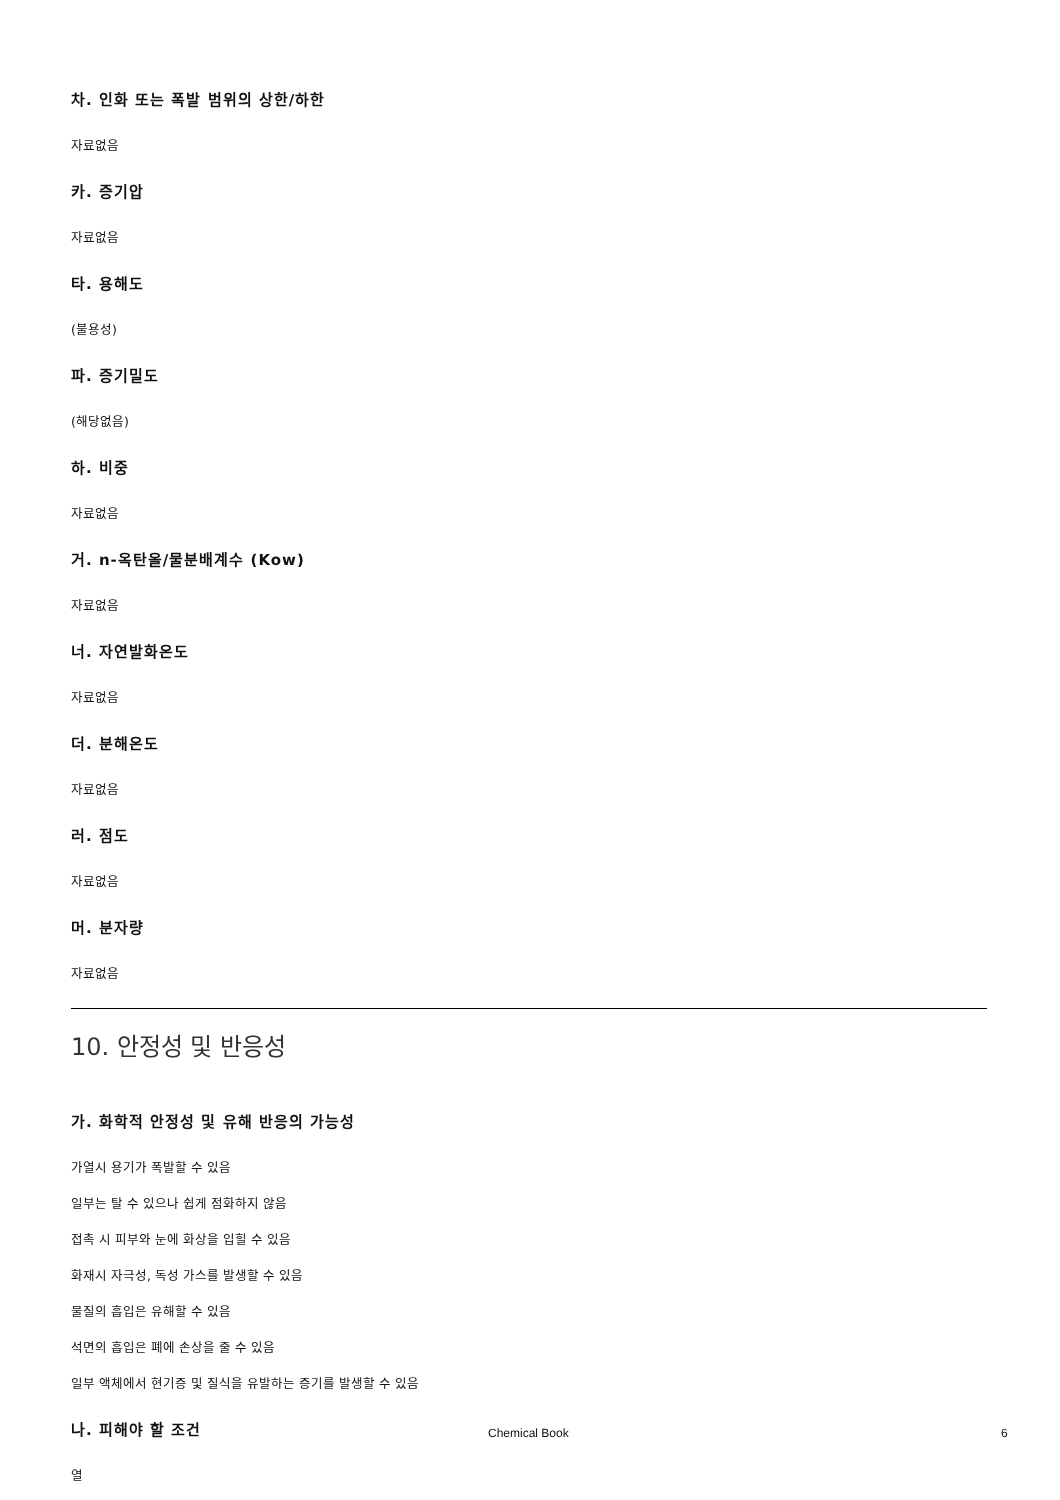차. 인화 또는 폭발 범위의 상한/하한
자료없음
카. 증기압
자료없음
타. 용해도
(불용성)
파. 증기밀도
(해당없음)
하. 비중
자료없음
거. n-옥탄올/물분배계수 (Kow)
자료없음
너. 자연발화온도
자료없음
더. 분해온도
자료없음
러. 점도
자료없음
머. 분자량
자료없음
10. 안정성 및 반응성
가. 화학적 안정성 및 유해 반응의 가능성
가열시 용기가 폭발할 수 있음
일부는 탈 수 있으나 쉽게 점화하지 않음
접촉 시 피부와 눈에 화상을 입힐 수 있음
화재시 자극성, 독성 가스를 발생할 수 있음
물질의 흡입은 유해할 수 있음
석면의 흡입은 폐에 손상을 줄 수 있음
일부 액체에서 현기증 및 질식을 유발하는 증기를 발생할 수 있음
나. 피해야 할 조건
열
Chemical Book 6